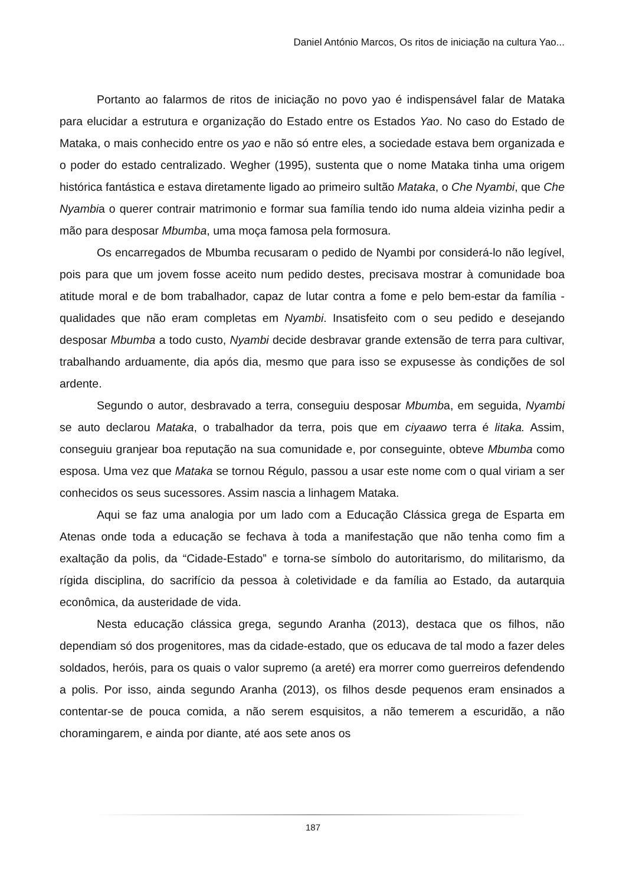Daniel António Marcos, Os ritos de iniciação na cultura Yao...
Portanto ao falarmos de ritos de iniciação no povo yao é indispensável falar de Mataka para elucidar a estrutura e organização do Estado entre os Estados Yao. No caso do Estado de Mataka, o mais conhecido entre os yao e não só entre eles, a sociedade estava bem organizada e o poder do estado centralizado. Wegher (1995), sustenta que o nome Mataka tinha uma origem histórica fantástica e estava diretamente ligado ao primeiro sultão Mataka, o Che Nyambi, que Che Nyambia o querer contrair matrimonio e formar sua família tendo ido numa aldeia vizinha pedir a mão para desposar Mbumba, uma moça famosa pela formosura.
Os encarregados de Mbumba recusaram o pedido de Nyambi por considerá-lo não legível, pois para que um jovem fosse aceito num pedido destes, precisava mostrar à comunidade boa atitude moral e de bom trabalhador, capaz de lutar contra a fome e pelo bem-estar da família - qualidades que não eram completas em Nyambi. Insatisfeito com o seu pedido e desejando desposar Mbumba a todo custo, Nyambi decide desbravar grande extensão de terra para cultivar, trabalhando arduamente, dia após dia, mesmo que para isso se expusesse às condições de sol ardente.
Segundo o autor, desbravado a terra, conseguiu desposar Mbumba, em seguida, Nyambi se auto declarou Mataka, o trabalhador da terra, pois que em ciyaawo terra é litaka. Assim, conseguiu granjear boa reputação na sua comunidade e, por conseguinte, obteve Mbumba como esposa. Uma vez que Mataka se tornou Régulo, passou a usar este nome com o qual viriam a ser conhecidos os seus sucessores. Assim nascia a linhagem Mataka.
Aqui se faz uma analogia por um lado com a Educação Clássica grega de Esparta em Atenas onde toda a educação se fechava à toda a manifestação que não tenha como fim a exaltação da polis, da “Cidade-Estado” e torna-se símbolo do autoritarismo, do militarismo, da rígida disciplina, do sacrifício da pessoa à coletividade e da família ao Estado, da autarquia econômica, da austeridade de vida.
Nesta educação clássica grega, segundo Aranha (2013), destaca que os filhos, não dependiam só dos progenitores, mas da cidade-estado, que os educava de tal modo a fazer deles soldados, heróis, para os quais o valor supremo (a areté) era morrer como guerreiros defendendo a polis. Por isso, ainda segundo Aranha (2013), os filhos desde pequenos eram ensinados a contentar-se de pouca comida, a não serem esquisitos, a não temerem a escuridão, a não choramingarem, e ainda por diante, até aos sete anos os
187